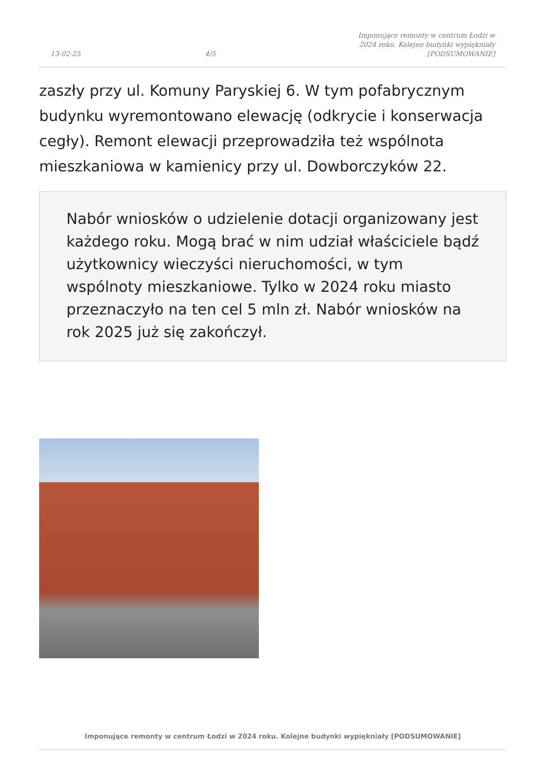13-02-25
4/5
Imponujące remonty w centrum Łodzi w 2024 roku. Kolejne budynki wypiękniały [PODSUMOWANIE]
zaszły przy ul. Komuny Paryskiej 6. W tym pofabrycznym budynku wyremontowano elewację (odkrycie i konserwacja cegły). Remont elewacji przeprowadziła też wspólnota mieszkaniowa w kamienicy przy ul. Dowborczyków 22.
Nabór wniosków o udzielenie dotacji organizowany jest każdego roku. Mogą brać w nim udział właściciele bądź użytkownicy wieczyści nieruchomości, w tym wspólnoty mieszkaniowe. Tylko w 2024 roku miasto przeznaczyło na ten cel 5 mln zł. Nabór wniosków na rok 2025 już się zakończył.
Imponujące remonty w centrum Łodzi w 2024 roku. Kolejne budynki wypiękniały [PODSUMOWANIE]